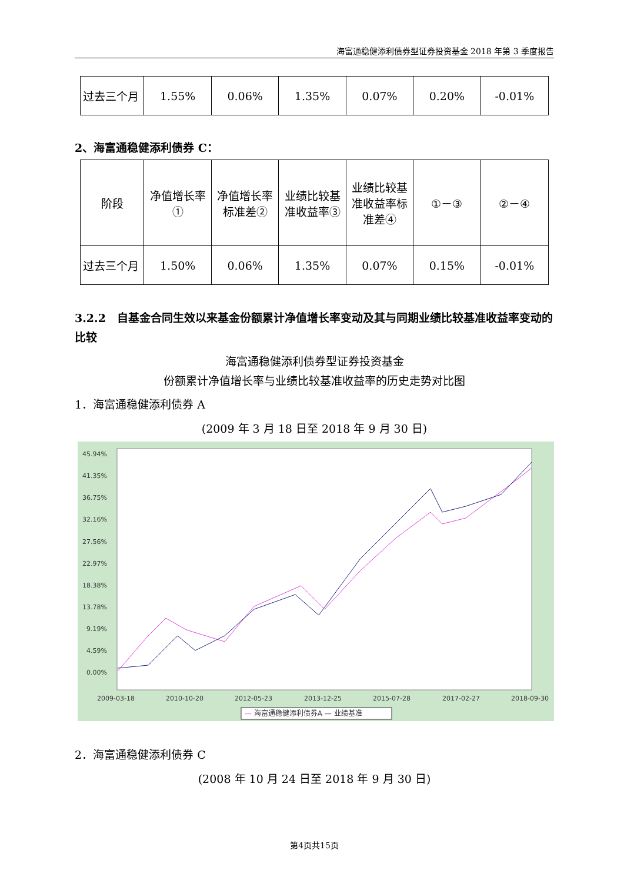海富通稳健添利债券型证券投资基金 2018 年第 3 季度报告
| 过去三个月 | 1.55% | 0.06% | 1.35% | 0.07% | 0.20% | -0.01% |
2、海富通稳健添利债券 C：
| 阶段 | 净值增长率① | 净值增长率标准差② | 业绩比较基准收益率③ | 业绩比较基准收益率标准差④ | ①－③ | ②－④ |
| 过去三个月 | 1.50% | 0.06% | 1.35% | 0.07% | 0.15% | -0.01% |
3.2.2　自基金合同生效以来基金份额累计净值增长率变动及其与同期业绩比较基准收益率变动的比较
海富通稳健添利债券型证券投资基金
份额累计净值增长率与业绩比较基准收益率的历史走势对比图
1．海富通稳健添利债券 A
(2009 年 3 月 18 日至 2018 年 9 月 30 日)
45.94%
41.35%
36.75%
32.16%
27.56%
22.97%
18.38%
13.78%
9.19%
4.59%
0.00%
2009-03-18
2010-10-20
2012-05-23
2013-12-25
2015-07-28
2017-02-27
2018-09-30
— 海富通稳健添利债券A — 业绩基准
2．海富通稳健添利债券 C
(2008 年 10 月 24 日至 2018 年 9 月 30 日)
第4页共15页